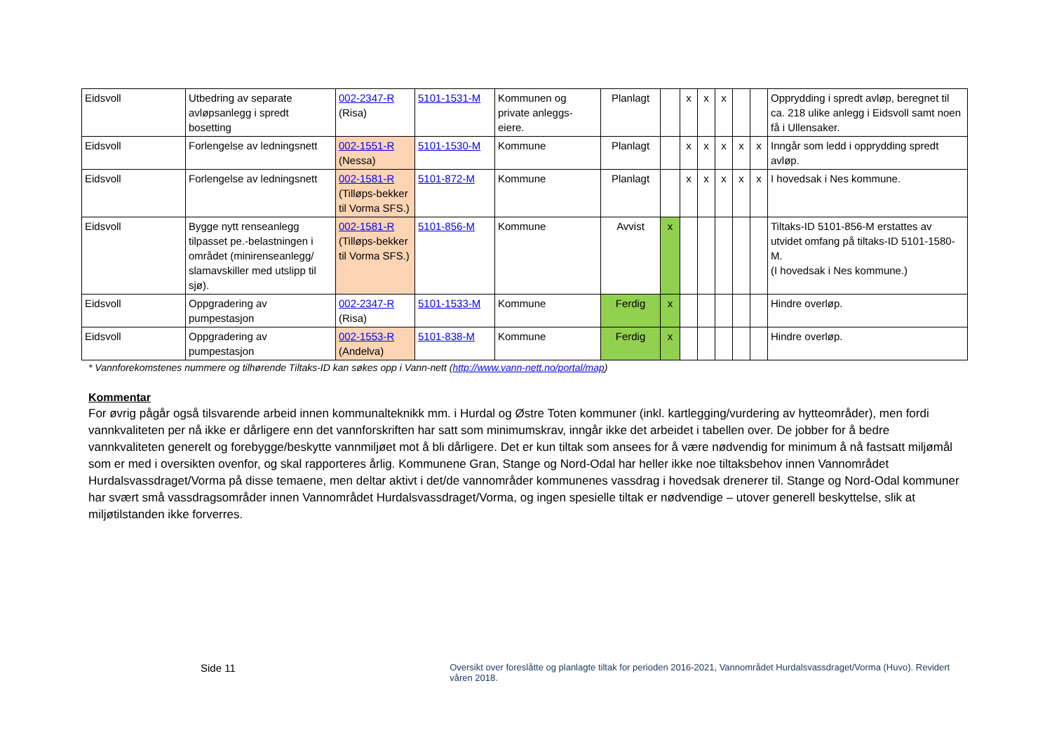| Eidsvoll | Utbedring av separate avløpsanlegg i spredt bosetting | 002-2347-R (Risa) | 5101-1531-M | Kommunen og private anleggs-eiere. | Planlagt | | x | x | x | | | Opprydding i spredt avløp, beregnet til ca. 218 ulike anlegg i Eidsvoll samt noen få i Ullensaker. |
| Eidsvoll | Forlengelse av ledningsnett | 002-1551-R (Nessa) | 5101-1530-M | Kommune | Planlagt | | x | x | x | x | x | Inngår som ledd i opprydding spredt avløp. |
| Eidsvoll | Forlengelse av ledningsnett | 002-1581-R (Tilløps-bekker til Vorma SFS.) | 5101-872-M | Kommune | Planlagt | | x | x | x | x | x | I hovedsak i Nes kommune. |
| Eidsvoll | Bygge nytt renseanlegg tilpasset pe.-belastningen i området (minirenseanlegg/ slamavskiller med utslipp til sjø). | 002-1581-R (Tilløps-bekker til Vorma SFS.) | 5101-856-M | Kommune | Avvist | x | | | | | | Tiltaks-ID 5101-856-M erstattes av utvidet omfang på tiltaks-ID 5101-1580-M. (I hovedsak i Nes kommune.) |
| Eidsvoll | Oppgradering av pumpestasjon | 002-2347-R (Risa) | 5101-1533-M | Kommune | Ferdig | x | | | | | | Hindre overløp. |
| Eidsvoll | Oppgradering av pumpestasjon | 002-1553-R (Andelva) | 5101-838-M | Kommune | Ferdig | x | | | | | | Hindre overløp. |
* Vannforekomstenes nummere og tilhørende Tiltaks-ID kan søkes opp i Vann-nett (http://www.vann-nett.no/portal/map)
Kommentar
For øvrig pågår også tilsvarende arbeid innen kommunalteknikk mm. i Hurdal og Østre Toten kommuner (inkl. kartlegging/vurdering av hytteområder), men fordi vannkvaliteten per nå ikke er dårligere enn det vannforskriften har satt som minimumskrav, inngår ikke det arbeidet i tabellen over. De jobber for å bedre vannkvaliteten generelt og forebygge/beskytte vannmiljøet mot å bli dårligere. Det er kun tiltak som ansees for å være nødvendig for minimum å nå fastsatt miljømål som er med i oversikten ovenfor, og skal rapporteres årlig. Kommunene Gran, Stange og Nord-Odal har heller ikke noe tiltaksbehov innen Vannområdet Hurdalsvassdraget/Vorma på disse temaene, men deltar aktivt i det/de vannområder kommunenes vassdrag i hovedsak drenerer til. Stange og Nord-Odal kommuner har svært små vassdragsområder innen Vannområdet Hurdalsvassdraget/Vorma, og ingen spesielle tiltak er nødvendige – utover generell beskyttelse, slik at miljøtilstanden ikke forverres.
Side 11
Oversikt over foreslåtte og planlagte tiltak for perioden 2016-2021, Vannområdet Hurdalsvassdraget/Vorma (Huvo). Revidert våren 2018.